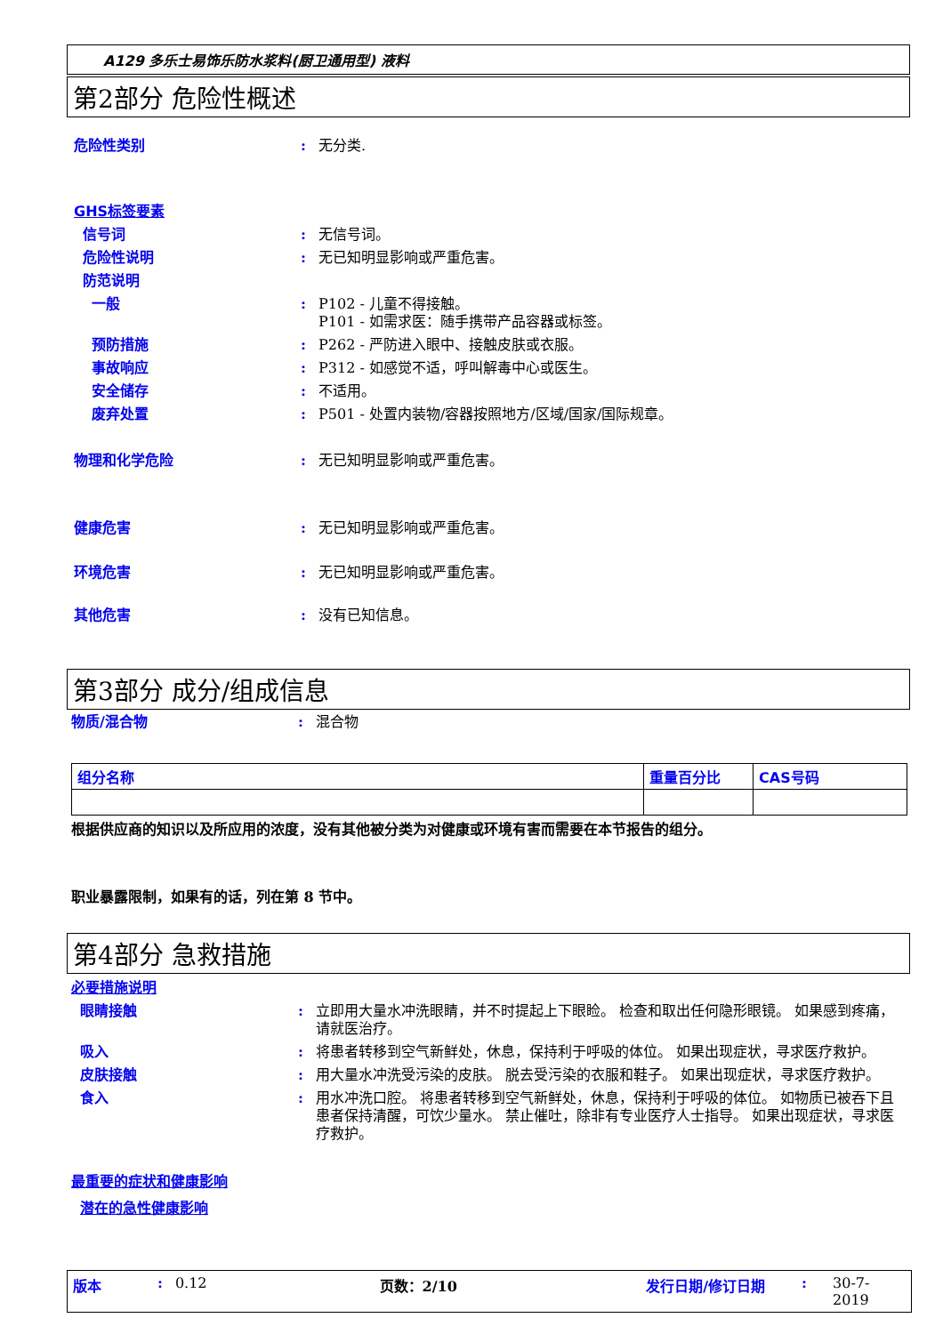A129 多乐士易饰乐防水浆料(厨卫通用型) 液料
第2部分 危险性概述
危险性类别 : 无分类.
GHS标签要素
信号词 : 无信号词。
危险性说明 : 无已知明显影响或严重危害。
防范说明
一般 : P102 - 儿童不得接触。
P101 - 如需求医：随手携带产品容器或标签。
预防措施 : P262 - 严防进入眼中、接触皮肤或衣服。
事故响应 : P312 - 如感觉不适，呼叫解毒中心或医生。
安全储存 : 不适用。
废弃处置 : P501 - 处置内装物/容器按照地方/区域/国家/国际规章。
物理和化学危险 : 无已知明显影响或严重危害。
健康危害 : 无已知明显影响或严重危害。
环境危害 : 无已知明显影响或严重危害。
其他危害 : 没有已知信息。
第3部分 成分/组成信息
物质/混合物 : 混合物
| 组分名称 | 重量百分比 | CAS号码 |
| --- | --- | --- |
根据供应商的知识以及所应用的浓度，没有其他被分类为对健康或环境有害而需要在本节报告的组分。
职业暴露限制，如果有的话，列在第 8 节中。
第4部分 急救措施
必要措施说明
眼睛接触 : 立即用大量水冲洗眼睛，并不时提起上下眼睑。 检查和取出任何隐形眼镜。 如果感到疼痛，请就医治疗。
吸入 : 将患者转移到空气新鲜处，休息，保持利于呼吸的体位。 如果出现症状，寻求医疗救护。
皮肤接触 : 用大量水冲洗受污染的皮肤。 脱去受污染的衣服和鞋子。 如果出现症状，寻求医疗救护。
食入 : 用水冲洗口腔。 将患者转移到空气新鲜处，休息，保持利于呼吸的体位。 如物质已被吞下且患者保持清醒，可饮少量水。 禁止催吐，除非有专业医疗人士指导。 如果出现症状，寻求医疗救护。
最重要的症状和健康影响
潜在的急性健康影响
版本: 0.12 页数：2/10 发行日期/修订日期: 30-7-2019